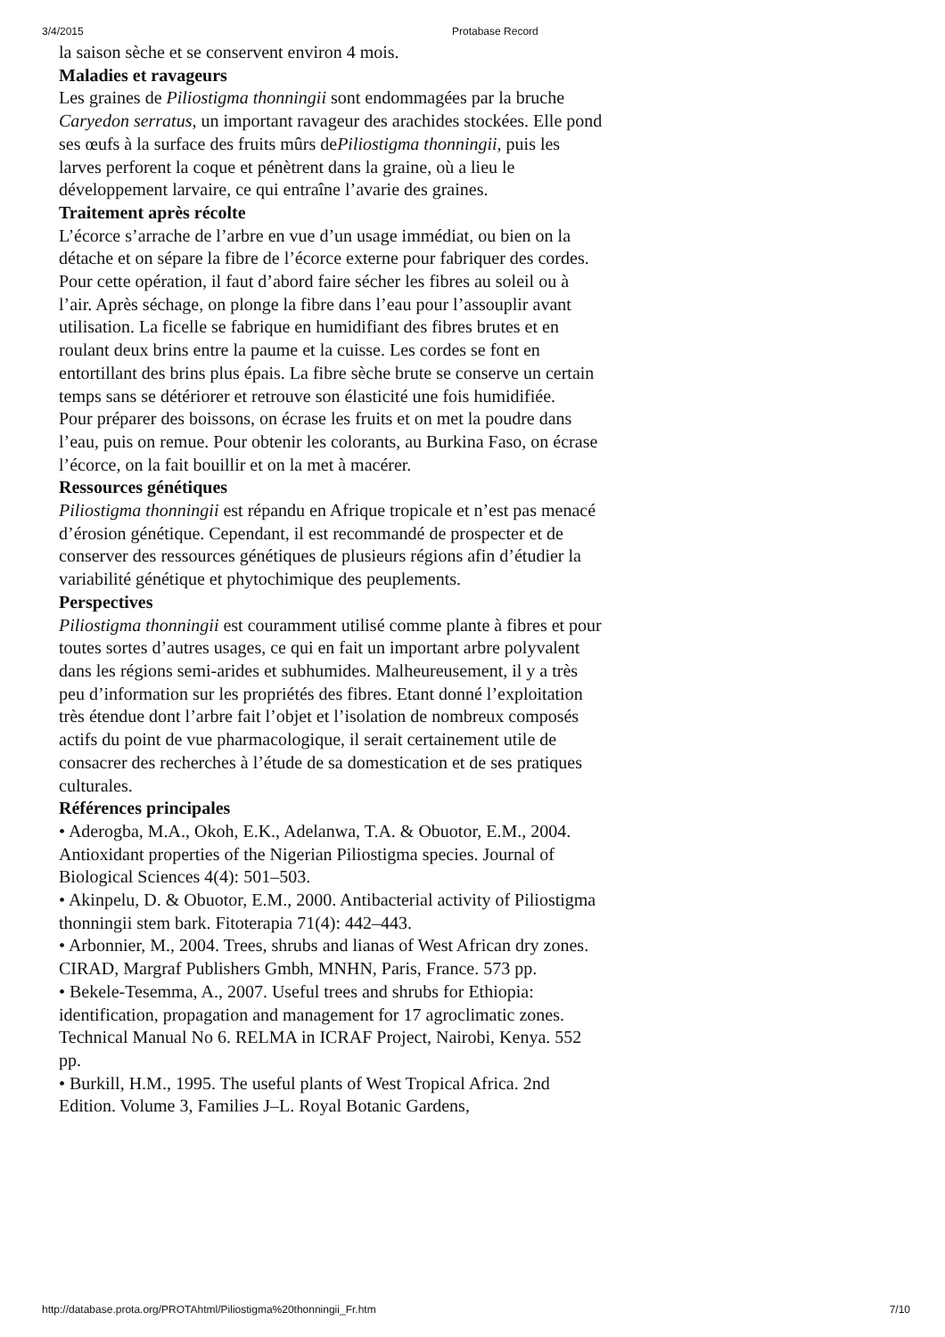3/4/2015 Protabase Record
la saison sèche et se conservent environ 4 mois.
Maladies et ravageurs
Les graines de Piliostigma thonningii sont endommagées par la bruche Caryedon serratus, un important ravageur des arachides stockées. Elle pond ses œufs à la surface des fruits mûrs dePiliostigma thonningii, puis les larves perforent la coque et pénètrent dans la graine, où a lieu le développement larvaire, ce qui entraîne l’avarie des graines.
Traitement après récolte
L’écorce s’arrache de l’arbre en vue d’un usage immédiat, ou bien on la détache et on sépare la fibre de l’écorce externe pour fabriquer des cordes. Pour cette opération, il faut d’abord faire sécher les fibres au soleil ou à l’air. Après séchage, on plonge la fibre dans l’eau pour l’assouplir avant utilisation. La ficelle se fabrique en humidifiant des fibres brutes et en roulant deux brins entre la paume et la cuisse. Les cordes se font en entortillant des brins plus épais. La fibre sèche brute se conserve un certain temps sans se détériorer et retrouve son élasticité une fois humidifiée.
Pour préparer des boissons, on écrase les fruits et on met la poudre dans l’eau, puis on remue. Pour obtenir les colorants, au Burkina Faso, on écrase l’écorce, on la fait bouillir et on la met à macérer.
Ressources génétiques
Piliostigma thonningii est répandu en Afrique tropicale et n’est pas menacé d’érosion génétique. Cependant, il est recommandé de prospecter et de conserver des ressources génétiques de plusieurs régions afin d’étudier la variabilité génétique et phytochimique des peuplements.
Perspectives
Piliostigma thonningii est couramment utilisé comme plante à fibres et pour toutes sortes d’autres usages, ce qui en fait un important arbre polyvalent dans les régions semi-arides et subhumides. Malheureusement, il y a très peu d’information sur les propriétés des fibres. Etant donné l’exploitation très étendue dont l’arbre fait l’objet et l’isolation de nombreux composés actifs du point de vue pharmacologique, il serait certainement utile de consacrer des recherches à l’étude de sa domestication et de ses pratiques culturales.
Références principales
• Aderogba, M.A., Okoh, E.K., Adelanwa, T.A. & Obuotor, E.M., 2004. Antioxidant properties of the Nigerian Piliostigma species. Journal of Biological Sciences 4(4): 501–503.
• Akinpelu, D. & Obuotor, E.M., 2000. Antibacterial activity of Piliostigma thonningii stem bark. Fitoterapia 71(4): 442–443.
• Arbonnier, M., 2004. Trees, shrubs and lianas of West African dry zones. CIRAD, Margraf Publishers Gmbh, MNHN, Paris, France. 573 pp.
• Bekele-Tesemma, A., 2007. Useful trees and shrubs for Ethiopia: identification, propagation and management for 17 agroclimatic zones. Technical Manual No 6. RELMA in ICRAF Project, Nairobi, Kenya. 552 pp.
• Burkill, H.M., 1995. The useful plants of West Tropical Africa. 2nd Edition. Volume 3, Families J–L. Royal Botanic Gardens,
http://database.prota.org/PROTAhtml/Piliostigma%20thonningii_Fr.htm 7/10